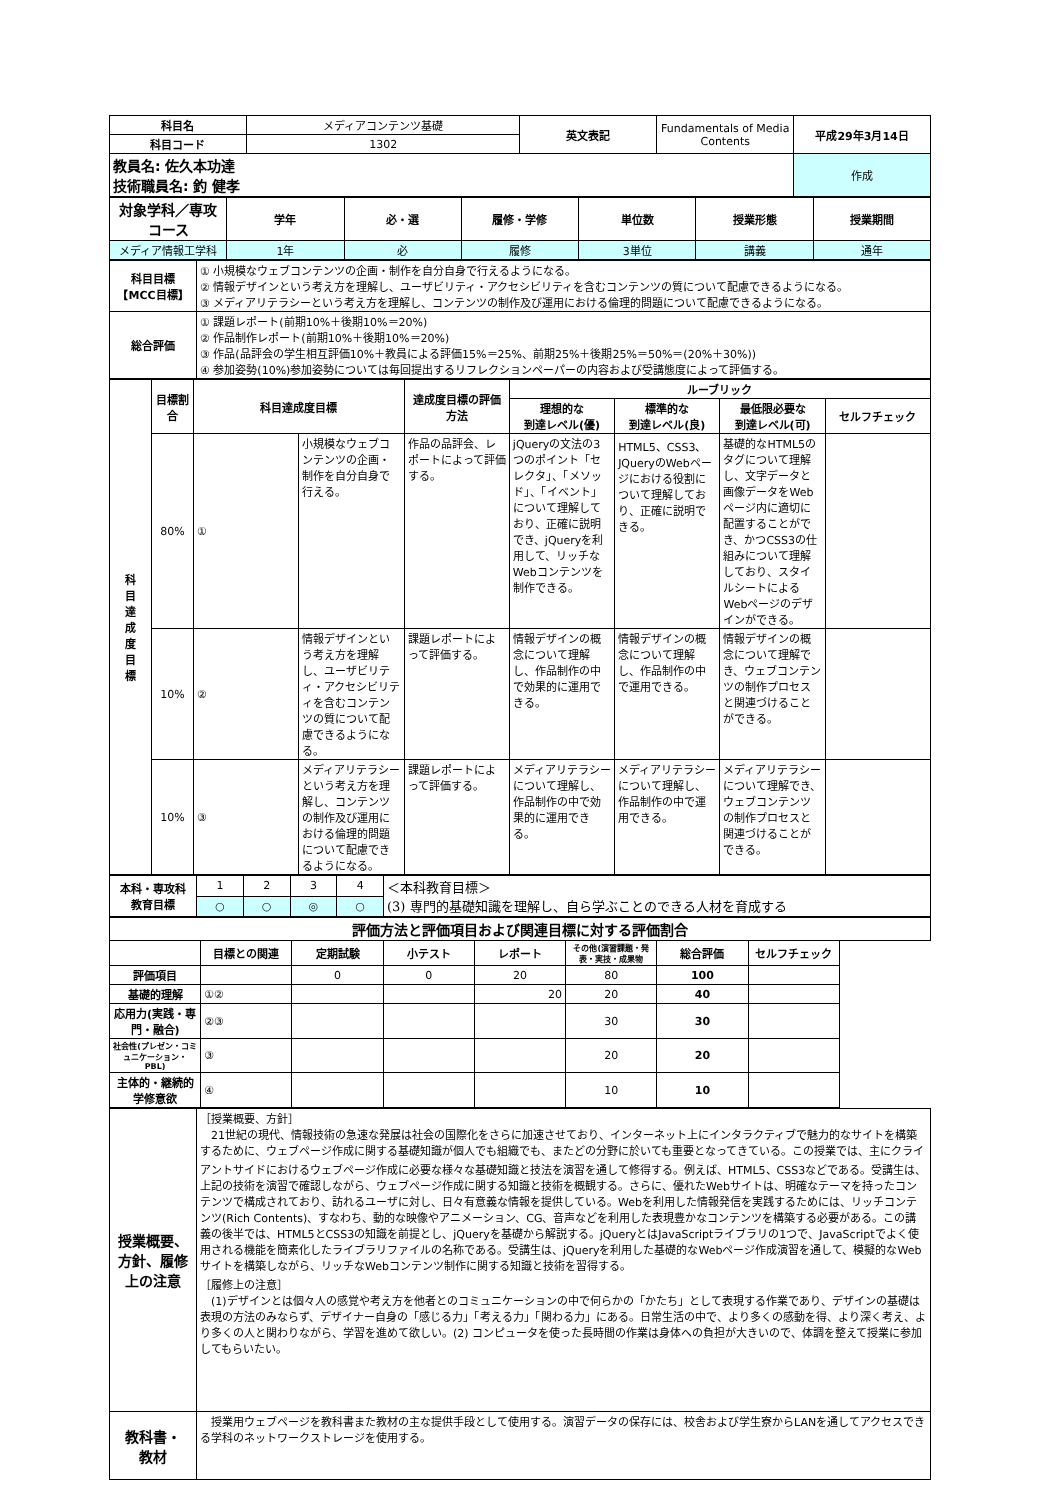| 科目名 | メディアコンテンツ基礎 | 英文表記 | Fundamentals of Media Contents | 平成29年3月14日 |
| 科目コード | 1302 | | | |
| 教員名: 佐久本功達 技術職員名: 釣 健孝 | | | | 作成 |
| 対象学科／専攻コース | 学年 | 必・選 | 履修・学修 | 単位数 | 授業形態 | 授業期間 |
| --- | --- | --- | --- | --- | --- | --- |
| メディア情報工学科 | 1年 | 必 | 履修 | 3単位 | 講義 | 通年 |
| 科目目標 【MCC目標】 | ① 小規模なウェブコンテンツの企画・制作を自分自身で行えるようになる。 ② 情報デザインという考え方を理解し、ユーザビリティ・アクセシビリティを含むコンテンツの質について配慮できるようになる。 ③ メディアリテラシーという考え方を理解し、コンテンツの制作及び運用における倫理的問題について配慮できるようになる。 |
| 総合評価 | ① 課題レポート(前期10%＋後期10%＝20%) ② 作品制作レポート(前期10%＋後期10%＝20%) ③ 作品(品評会の学生相互評価10%＋教員による評価15%＝25%、前期25%＋後期25%＝50%＝(20%＋30%)) ④ 参加姿勢(10%)参加姿勢については毎回提出するリフレクションペーパーの内容および受講態度によって評価する。 |
| 科 目 達 成 度 目 標 | 目標割合 | 科目達成度目標 | | 達成度目標の評価方法 | ルーブリック | | | |
| --- | --- | --- | --- | --- | --- | --- | --- | --- |
| | | | | | 理想的な 到達レベル(優) | 標準的な 到達レベル(良) | 最低限必要な 到達レベル(可) | セルフチェック |
| | 80% | ① | 小規模なウェブコンテンツの企画・制作を自分自身で行える。 | 作品の品評会、レポートによって評価する。 | jQueryの文法の3つのポイント「セレクタ」、「メソッド」、「イベント」について理解しており、正確に説明でき、jQueryを利用して、リッチなWebコンテンツを制作できる。 | HTML5、CSS3、JQueryのWebページにおける役割について理解しており、正確に説明できる。 | 基礎的なHTML5のタグについて理解し、文字データと画像データをWebページ内に適切に配置することができ、かつCSS3の仕組みについて理解しており、スタイルシートによるWebページのデザインができる。 | |
| | 10% | ② | 情報デザインという考え方を理解し、ユーザビリティ・アクセシビリティを含むコンテンツの質について配慮できるようになる。 | 課題レポートによって評価する。 | 情報デザインの概念について理解し、作品制作の中で効果的に運用できる。 | 情報デザインの概念について理解し、作品制作の中で運用できる。 | 情報デザインの概念について理解でき、ウェブコンテンツの制作プロセスと関連づけることができる。 | |
| | 10% | ③ | メディアリテラシーという考え方を理解し、コンテンツの制作及び運用における倫理的問題について配慮できるようになる。 | 課題レポートによって評価する。 | メディアリテラシーについて理解し、作品制作の中で効果的に運用できる。 | メディアリテラシーについて理解し、作品制作の中で運用できる。 | メディアリテラシーについて理解でき、ウェブコンテンツの制作プロセスと関連づけることができる。 | |
| 本科・専攻科 教育目標 | 1 | 2 | 3 | 4 | ＜本科教育目標＞ (3) 専門的基礎知識を理解し、自ら学ぶことのできる人材を育成する |
| | ○ | ○ | ◎ | ○ | |
| 評価方法と評価項目および関連目標に対する評価割合 | | | | | | | |
| --- | --- | --- | --- | --- | --- | --- | --- |
| | 目標との関連 | 定期試験 | 小テスト | レポート | その他(演習課題・発表・実技・成果物 | 総合評価 | セルフチェック |
| 評価項目 | | 0 | 0 | 20 | 80 | 100 | |
| 基礎的理解 | ①② | | | 20 | 20 | 40 | |
| 応用力(実践・専門・融合) | ②③ | | | | 30 | 30 | |
| 社会性(プレゼン・コミュニケーション・PBL) | ③ | | | | 20 | 20 | |
| 主体的・継続的学修意欲 | ④ | | | | 10 | 10 | |
| 授業概要、方針、履修上の注意 | ［授業概要、方針］ 21世紀の現代、情報技術の急速な発展は社会の国際化をさらに加速させており、インターネット上にインタラクティブで魅力的なサイトを構築するために、ウェブページ作成に関する基礎知識が個人でも組織でも、またどの分野に於いても重要となってきている。この授業では、主にクライアントサイドにおけるウェブページ作成に必要な様々な基礎知識と技法を演習を通して修得する。例えば、HTML5、CSS3などである。受講生は、上記の技術を演習で確認しながら、ウェブページ作成に関する知識と技術を概観する。さらに、優れたWebサイトは、明確なテーマを持ったコンテンツで構成されており、訪れるユーザに対し、日々有意義な情報を提供している。Webを利用した情報発信を実践するためには、リッチコンテンツ(Rich Contents)、すなわち、動的な映像やアニメーション、CG、音声などを利用した表現豊かなコンテンツを構築する必要がある。この講義の後半では、HTML5とCSS3の知識を前提とし、jQueryを基礎から解説する。jQueryとはJavaScriptライブラリの1つで、JavaScriptでよく使用される機能を簡素化したライブラリファイルの名称である。受講生は、jQueryを利用した基礎的なWebページ作成演習を通して、模擬的なWebサイトを構築しながら、リッチなWebコンテンツ制作に関する知識と技術を習得する。 ［履修上の注意］ (1)デザインとは個々人の感覚や考え方を他者とのコミュニケーションの中で何らかの「かたち」として表現する作業であり、デザインの基礎は表現の方法のみならず、デザイナー自身の「感じる力」「考える力」「関わる力」にある。日常生活の中で、より多くの感動を得、より深く考え、より多くの人と関わりながら、学習を進めて欲しい。(2) コンピュータを使った長時間の作業は身体への負担が大きいので、体調を整えて授業に参加してもらいたい。 |
| 教科書・ 教材 | 授業用ウェブページを教科書また教材の主な提供手段として使用する。演習データの保存には、校舎および学生寮からLANを通してアクセスできる学科のネットワークストレージを使用する。 |